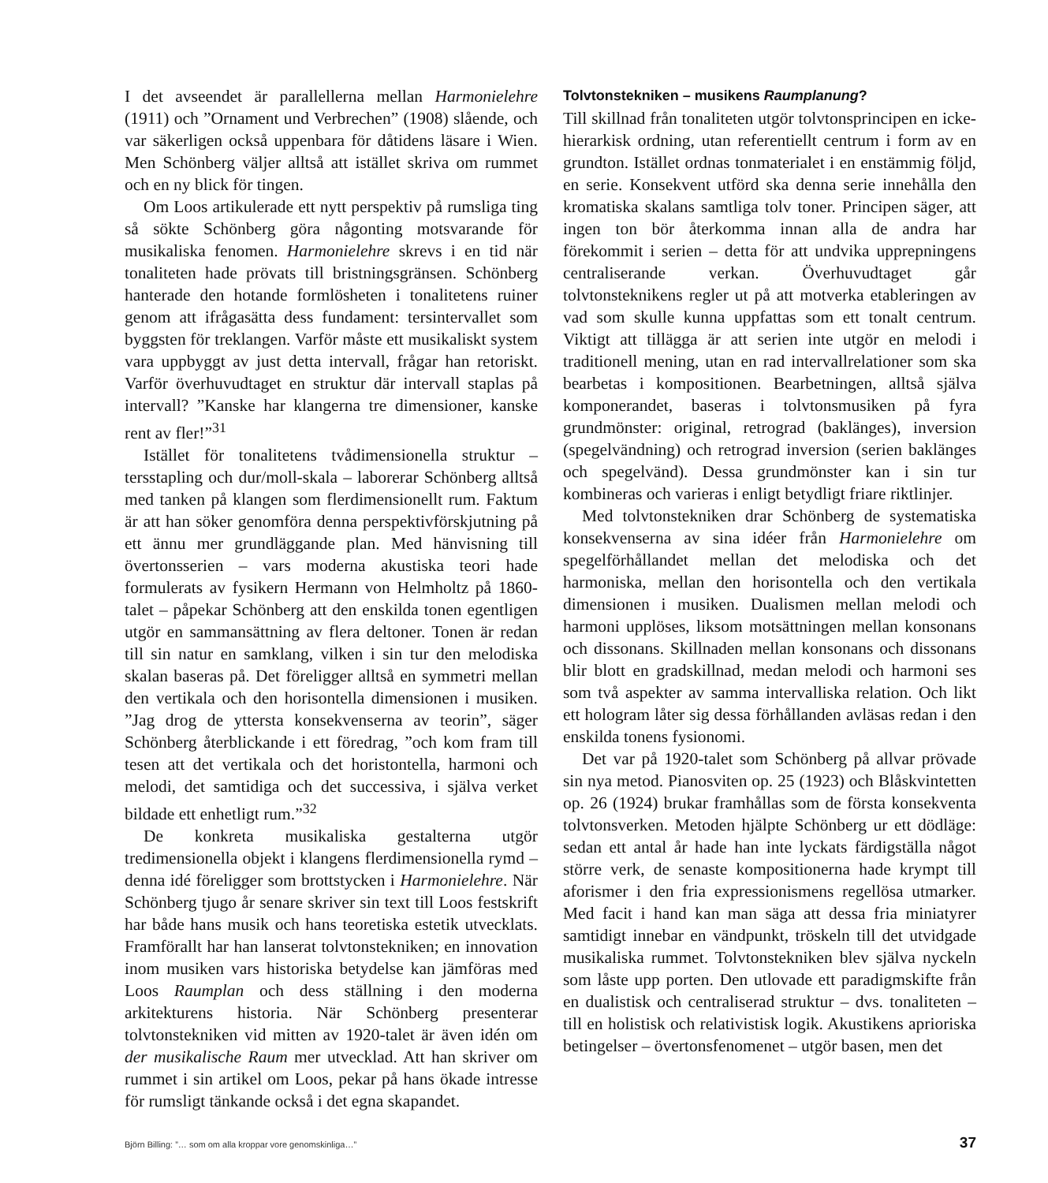I det avseendet är parallellerna mellan Harmonielehre (1911) och ”Ornament und Verbrechen” (1908) slående, och var säkerligen också uppenbara för dåtidens läsare i Wien. Men Schönberg väljer alltså att istället skriva om rummet och en ny blick för tingen.
Om Loos artikulerade ett nytt perspektiv på rumsliga ting så sökte Schönberg göra någonting motsvarande för musikaliska fenomen. Harmonielehre skrevs i en tid när tonaliteten hade prövats till bristningsgränsen. Schönberg hanterade den hotande formlösheten i tonalitetens ruiner genom att ifrågasätta dess fundament: tersintervallet som byggsten för treklangen. Varför måste ett musikaliskt system vara uppbyggt av just detta intervall, frågar han retoriskt. Varför överhuvudtaget en struktur där intervall staplas på intervall? ”Kanske har klangerna tre dimensioner, kanske rent av fler!”<sup>31</sup>
Istället för tonalitetens tvådimensionella struktur – tersstapling och dur/moll-skala – laborerar Schönberg alltså med tanken på klangen som flerdimensionellt rum. Faktum är att han söker genomföra denna perspektivförskjutning på ett ännu mer grundläggande plan. Med hänvisning till övertonsserien – vars moderna akustiska teori hade formulerats av fysikern Hermann von Helmholtz på 1860-talet – påpekar Schönberg att den enskilda tonen egentligen utgör en sammansättning av flera deltoner. Tonen är redan till sin natur en samklang, vilken i sin tur den melodiska skalan baseras på. Det föreligger alltså en symmetri mellan den vertikala och den horisontella dimensionen i musiken. ”Jag drog de yttersta konsekvenserna av teorin”, säger Schönberg återblickande i ett föredrag, ”och kom fram till tesen att det vertikala och det horistontella, harmoni och melodi, det samtidiga och det successiva, i själva verket bildade ett enhetligt rum.”<sup>32</sup>
De konkreta musikaliska gestalterna utgör tredimensionella objekt i klangens flerdimensionella rymd – denna idé föreligger som brottstycken i Harmonielehre. När Schönberg tjugo år senare skriver sin text till Loos festskrift har både hans musik och hans teoretiska estetik utvecklats. Framförallt har han lanserat tolvtonstekniken; en innovation inom musiken vars historiska betydelse kan jämföras med Loos Raumplan och dess ställning i den moderna arkitekturens historia. När Schönberg presenterar tolvtonstekniken vid mitten av 1920-talet är även idén om der musikalische Raum mer utvecklad. Att han skriver om rummet i sin artikel om Loos, pekar på hans ökade intresse för rumsligt tänkande också i det egna skapandet.
Tolvtonstekniken – musikens Raumplanung?
Till skillnad från tonaliteten utgör tolvtonsprincipen en icke-hierarkisk ordning, utan referentiellt centrum i form av en grundton. Istället ordnas tonmaterialet i en enstämmig följd, en serie. Konsekvent utförd ska denna serie innehålla den kromatiska skalans samtliga tolv toner. Principen säger, att ingen ton bör återkomma innan alla de andra har förekommit i serien – detta för att undvika upprepningens centraliserande verkan. Överhuvudtaget går tolvtonsteknikens regler ut på att motverka etableringen av vad som skulle kunna uppfattas som ett tonalt centrum. Viktigt att tillägga är att serien inte utgör en melodi i traditionell mening, utan en rad intervallrelationer som ska bearbetas i kompositionen. Bearbetningen, alltså själva komponerandet, baseras i tolvtonsmusiken på fyra grundmönster: original, retrograd (baklänges), inversion (spegelvändning) och retrograd inversion (serien baklänges och spegelvänd). Dessa grundmönster kan i sin tur kombineras och varieras i enligt betydligt friare riktlinjer.
Med tolvtonstekniken drar Schönberg de systematiska konsekvenserna av sina idéer från Harmonielehre om spegelförhållandet mellan det melodiska och det harmoniska, mellan den horisontella och den vertikala dimensionen i musiken. Dualismen mellan melodi och harmoni upplöses, liksom motsättningen mellan konsonans och dissonans. Skillnaden mellan konsonans och dissonans blir blott en gradskillnad, medan melodi och harmoni ses som två aspekter av samma intervalliska relation. Och likt ett hologram låter sig dessa förhållanden avläsas redan i den enskilda tonens fysionomi.
Det var på 1920-talet som Schönberg på allvar prövade sin nya metod. Pianosviten op. 25 (1923) och Blåskvintetten op. 26 (1924) brukar framhållas som de första konsekventa tolvtonsverken. Metoden hjälpte Schönberg ur ett dödläge: sedan ett antal år hade han inte lyckats färdigställa något större verk, de senaste kompositionerna hade krympt till aforismer i den fria expressionismens regellösa utmarker. Med facit i hand kan man säga att dessa fria miniatyrer samtidigt innebar en vändpunkt, tröskeln till det utvidgade musikaliska rummet. Tolvtonstekniken blev själva nyckeln som låste upp porten. Den utlovade ett paradigmskifte från en dualistisk och centraliserad struktur – dvs. tonaliteten – till en holistisk och relativistisk logik. Akustikens aprioriska betingelser – övertonsfenomenet – utgör basen, men det
Björn Billing: ”… som om alla kroppar vore genomskinliga…” 37